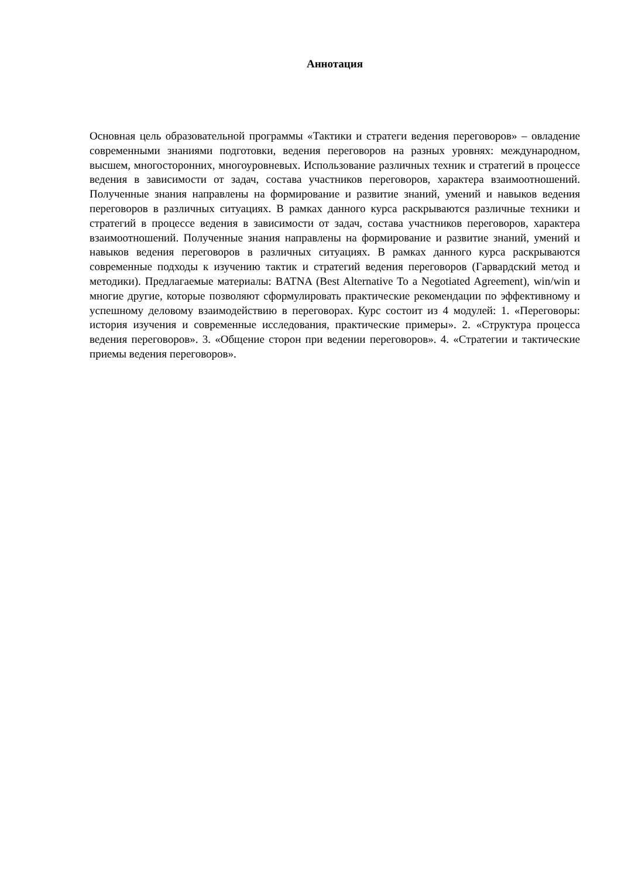Аннотация
Основная цель образовательной программы «Тактики и стратеги ведения переговоров» – овладение современными знаниями подготовки, ведения переговоров на разных уровнях: международном, высшем, многосторонних, многоуровневых. Использование различных техник и стратегий в процессе ведения в зависимости от задач, состава участников переговоров, характера взаимоотношений. Полученные знания направлены на формирование и развитие знаний, умений и навыков ведения переговоров в различных ситуациях. В рамках данного курса раскрываются различные техники и стратегий в процессе ведения в зависимости от задач, состава участников переговоров, характера взаимоотношений. Полученные знания направлены на формирование и развитие знаний, умений и навыков ведения переговоров в различных ситуациях. В рамках данного курса раскрываются современные подходы к изучению тактик и стратегий ведения переговоров (Гарвардский метод и методики). Предлагаемые материалы: BATNA (Best Alternative To a Negotiated Agreement), win/win и многие другие, которые позволяют сформулировать практические рекомендации по эффективному и успешному деловому взаимодействию в переговорах. Курс состоит из 4 модулей: 1. «Переговоры: история изучения и современные исследования, практические примеры». 2. «Структура процесса ведения переговоров». 3. «Общение сторон при ведении переговоров». 4. «Стратегии и тактические приемы ведения переговоров».